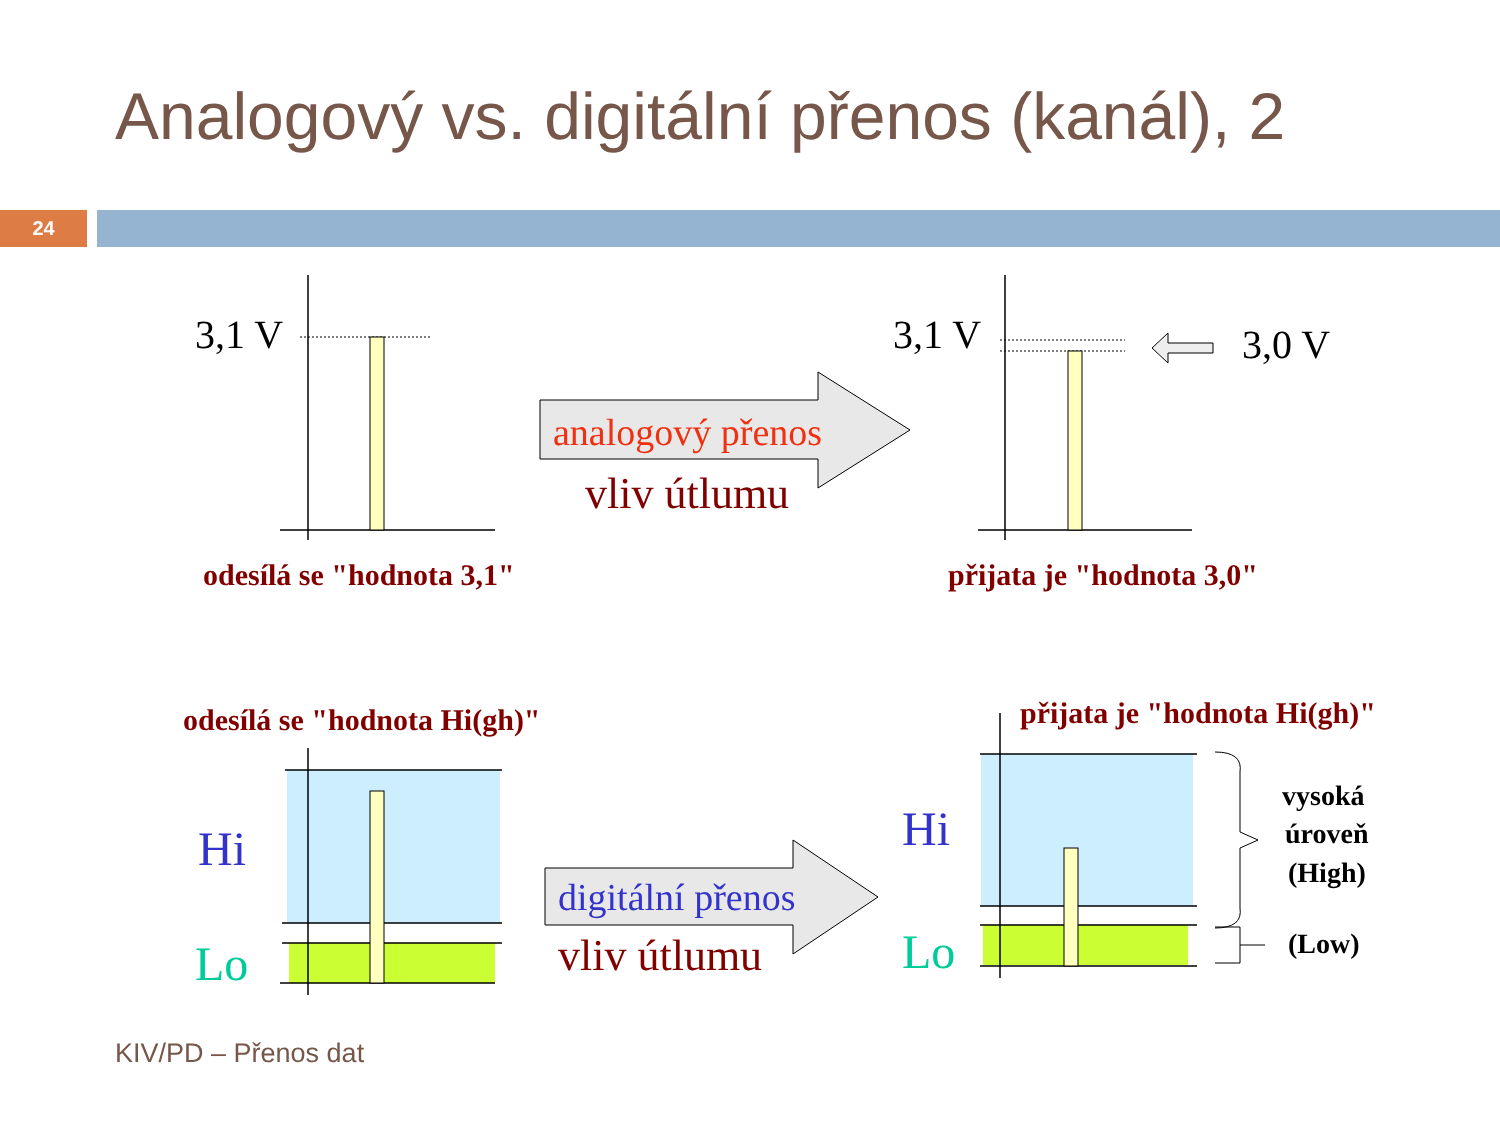Analogový vs. digitální přenos (kanál), 2
24
3,1 V
3,1 V
3,0 V
analogový přenos
vliv útlumu
odesílá se "hodnota 3,1"
přijata je "hodnota 3,0"
odesílá se "hodnota Hi(gh)"
přijata je "hodnota Hi(gh)"
Hi
Lo
Hi
Lo
digitální přenos
vliv útlumu
vysoká
úroveň
(High)
(Low)
KIV/PD – Přenos dat